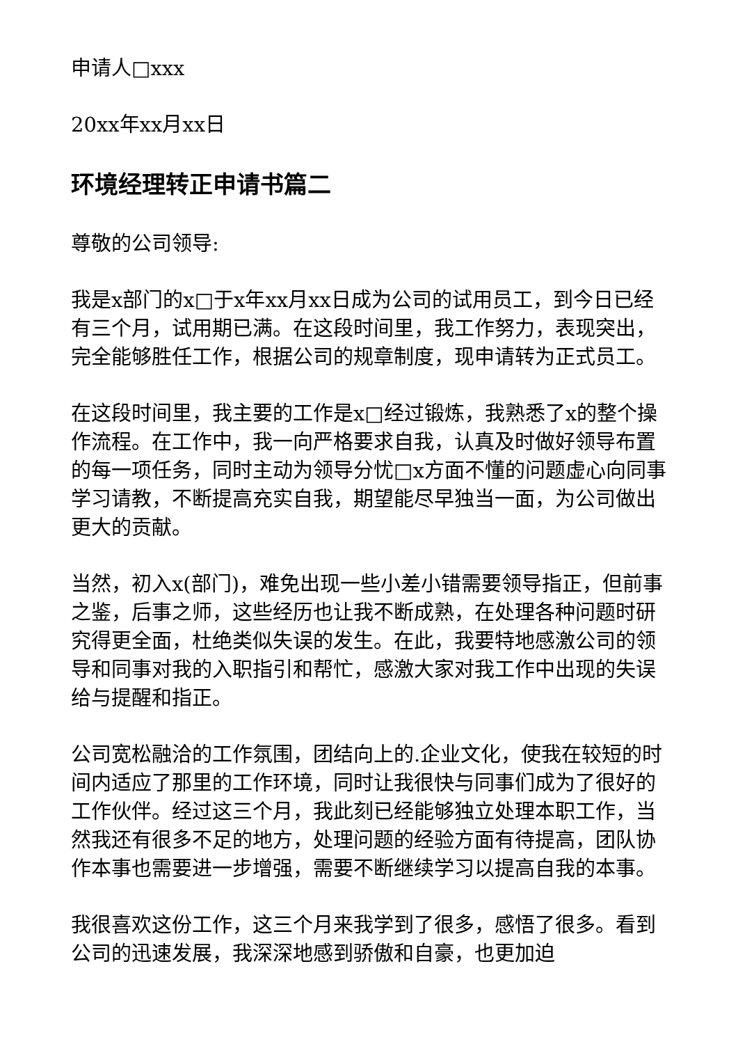申请人□xxx
20xx年xx月xx日
环境经理转正申请书篇二
尊敬的公司领导:
我是x部门的x□于x年xx月xx日成为公司的试用员工，到今日已经有三个月，试用期已满。在这段时间里，我工作努力，表现突出，完全能够胜任工作，根据公司的规章制度，现申请转为正式员工。
在这段时间里，我主要的工作是x□经过锻炼，我熟悉了x的整个操作流程。在工作中，我一向严格要求自我，认真及时做好领导布置的每一项任务，同时主动为领导分忧□x方面不懂的问题虚心向同事学习请教，不断提高充实自我，期望能尽早独当一面，为公司做出更大的贡献。
当然，初入x(部门)，难免出现一些小差小错需要领导指正，但前事之鉴，后事之师，这些经历也让我不断成熟，在处理各种问题时研究得更全面，杜绝类似失误的发生。在此，我要特地感激公司的领导和同事对我的入职指引和帮忙，感激大家对我工作中出现的失误给与提醒和指正。
公司宽松融洽的工作氛围，团结向上的.企业文化，使我在较短的时间内适应了那里的工作环境，同时让我很快与同事们成为了很好的工作伙伴。经过这三个月，我此刻已经能够独立处理本职工作，当然我还有很多不足的地方，处理问题的经验方面有待提高，团队协作本事也需要进一步增强，需要不断继续学习以提高自我的本事。
我很喜欢这份工作，这三个月来我学到了很多，感悟了很多。看到公司的迅速发展，我深深地感到骄傲和自豪，也更加迫